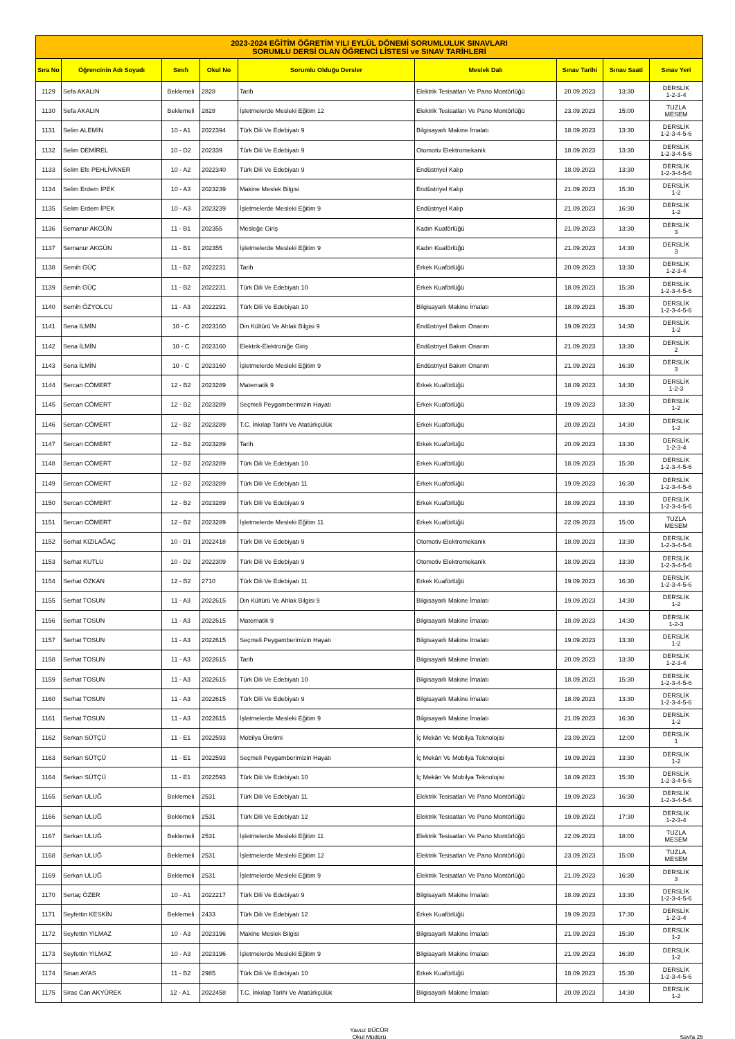| 2023-2024 EĞİTİM ÖĞRETİM YILI EYLÜL DÖNEMİ SORUMLULUK SINAVLARI SORUMLU DERSİ OLAN ÖĞRENCİ LİSTESİ ve SINAV TARİHLERİ | | | | | | | | |
| --- | --- | --- | --- | --- | --- | --- | --- | --- |
| Sıra No | Öğrencinin Adı Soyadı | Sınıfı | Okul No | Sorumlu Olduğu Dersler | Meslek Dalı | Sınav Tarihi | Sınav Saati | Sınav Yeri |
| 1129 | Sefa AKALIN | Beklemeli | 2828 | Tarih | Elektrik Tesisatları Ve Pano Montörlüğü | 20.09.2023 | 13:30 | DERSLİK 1-2-3-4 |
| 1130 | Sefa AKALIN | Beklemeli | 2828 | İşletmelerde Mesleki Eğitim 12 | Elektrik Tesisatları Ve Pano Montörlüğü | 23.09.2023 | 15:00 | TUZLA MESEM |
| 1131 | Selim ALEMİN | 10 - A1 | 2022394 | Türk Dili Ve Edebiyatı 9 | Bilgisayarlı Makine İmalatı | 18.09.2023 | 13:30 | DERSLİK 1-2-3-4-5-6 |
| 1132 | Selim DEMİREL | 10 - D2 | 202339 | Türk Dili Ve Edebiyatı 9 | Otomotiv Elektromekanik | 18.09.2023 | 13:30 | DERSLİK 1-2-3-4-5-6 |
| 1133 | Selim Efe PEHLİVANER | 10 - A2 | 2022340 | Türk Dili Ve Edebiyatı 9 | Endüstriyel Kalıp | 18.09.2023 | 13:30 | DERSLİK 1-2-3-4-5-6 |
| 1134 | Selim Erdem İPEK | 10 - A3 | 2023239 | Makine Meslek Bilgisi | Endüstriyel Kalıp | 21.09.2023 | 15:30 | DERSLİK 1-2 |
| 1135 | Selim Erdem İPEK | 10 - A3 | 2023239 | İşletmelerde Mesleki Eğitim 9 | Endüstriyel Kalıp | 21.09.2023 | 16:30 | DERSLİK 1-2 |
| 1136 | Semanur AKGÜN | 11 - B1 | 202355 | Mesleğe Giriş | Kadın Kuaförlüğü | 21.09.2023 | 13:30 | DERSLİK 3 |
| 1137 | Semanur AKGÜN | 11 - B1 | 202355 | İşletmelerde Mesleki Eğitim 9 | Kadın Kuaförlüğü | 21.09.2023 | 14:30 | DERSLİK 3 |
| 1138 | Semih GÜÇ | 11 - B2 | 2022231 | Tarih | Erkek Kuaförlüğü | 20.09.2023 | 13:30 | DERSLİK 1-2-3-4 |
| 1139 | Semih GÜÇ | 11 - B2 | 2022231 | Türk Dili Ve Edebiyatı 10 | Erkek Kuaförlüğü | 18.09.2023 | 15:30 | DERSLİK 1-2-3-4-5-6 |
| 1140 | Semih ÖZYOLCU | 11 - A3 | 2022291 | Türk Dili Ve Edebiyatı 10 | Bilgisayarlı Makine İmalatı | 18.09.2023 | 15:30 | DERSLİK 1-2-3-4-5-6 |
| 1141 | Sena İLMİN | 10 - C | 2023160 | Din Kültürü Ve Ahlak Bilgisi 9 | Endüstriyel Bakım Onarım | 19.09.2023 | 14:30 | DERSLİK 1-2 |
| 1142 | Sena İLMİN | 10 - C | 2023160 | Elektrik-Elektroniğe Giriş | Endüstriyel Bakım Onarım | 21.09.2023 | 13:30 | DERSLİK 2 |
| 1143 | Sena İLMİN | 10 - C | 2023160 | İşletmelerde Mesleki Eğitim 9 | Endüstriyel Bakım Onarım | 21.09.2023 | 16:30 | DERSLİK 3 |
| 1144 | Sercan CÖMERT | 12 - B2 | 2023289 | Matematik 9 | Erkek Kuaförlüğü | 18.09.2023 | 14:30 | DERSLİK 1-2-3 |
| 1145 | Sercan CÖMERT | 12 - B2 | 2023289 | Seçmeli Peygamberimizin Hayatı | Erkek Kuaförlüğü | 19.09.2023 | 13:30 | DERSLİK 1-2 |
| 1146 | Sercan CÖMERT | 12 - B2 | 2023289 | T.C. İnkılap Tarihi Ve Atatürkçülük | Erkek Kuaförlüğü | 20.09.2023 | 14:30 | DERSLİK 1-2 |
| 1147 | Sercan CÖMERT | 12 - B2 | 2023289 | Tarih | Erkek Kuaförlüğü | 20.09.2023 | 13:30 | DERSLİK 1-2-3-4 |
| 1148 | Sercan CÖMERT | 12 - B2 | 2023289 | Türk Dili Ve Edebiyatı 10 | Erkek Kuaförlüğü | 18.09.2023 | 15:30 | DERSLİK 1-2-3-4-5-6 |
| 1149 | Sercan CÖMERT | 12 - B2 | 2023289 | Türk Dili Ve Edebiyatı 11 | Erkek Kuaförlüğü | 19.09.2023 | 16:30 | DERSLİK 1-2-3-4-5-6 |
| 1150 | Sercan CÖMERT | 12 - B2 | 2023289 | Türk Dili Ve Edebiyatı 9 | Erkek Kuaförlüğü | 18.09.2023 | 13:30 | DERSLİK 1-2-3-4-5-6 |
| 1151 | Sercan CÖMERT | 12 - B2 | 2023289 | İşletmelerde Mesleki Eğitim 11 | Erkek Kuaförlüğü | 22.09.2023 | 15:00 | TUZLA MESEM |
| 1152 | Serhat KIZILAĞAÇ | 10 - D1 | 2022418 | Türk Dili Ve Edebiyatı 9 | Otomotiv Elektromekanik | 18.09.2023 | 13:30 | DERSLİK 1-2-3-4-5-6 |
| 1153 | Serhat KUTLU | 10 - D2 | 2022309 | Türk Dili Ve Edebiyatı 9 | Otomotiv Elektromekanik | 18.09.2023 | 13:30 | DERSLİK 1-2-3-4-5-6 |
| 1154 | Serhat ÖZKAN | 12 - B2 | 2710 | Türk Dili Ve Edebiyatı 11 | Erkek Kuaförlüğü | 19.09.2023 | 16:30 | DERSLİK 1-2-3-4-5-6 |
| 1155 | Serhat TOSUN | 11 - A3 | 2022615 | Din Kültürü Ve Ahlak Bilgisi 9 | Bilgisayarlı Makine İmalatı | 19.09.2023 | 14:30 | DERSLİK 1-2 |
| 1156 | Serhat TOSUN | 11 - A3 | 2022615 | Matematik 9 | Bilgisayarlı Makine İmalatı | 18.09.2023 | 14:30 | DERSLİK 1-2-3 |
| 1157 | Serhat TOSUN | 11 - A3 | 2022615 | Seçmeli Peygamberimizin Hayatı | Bilgisayarlı Makine İmalatı | 19.09.2023 | 13:30 | DERSLİK 1-2 |
| 1158 | Serhat TOSUN | 11 - A3 | 2022615 | Tarih | Bilgisayarlı Makine İmalatı | 20.09.2023 | 13:30 | DERSLİK 1-2-3-4 |
| 1159 | Serhat TOSUN | 11 - A3 | 2022615 | Türk Dili Ve Edebiyatı 10 | Bilgisayarlı Makine İmalatı | 18.09.2023 | 15:30 | DERSLİK 1-2-3-4-5-6 |
| 1160 | Serhat TOSUN | 11 - A3 | 2022615 | Türk Dili Ve Edebiyatı 9 | Bilgisayarlı Makine İmalatı | 18.09.2023 | 13:30 | DERSLİK 1-2-3-4-5-6 |
| 1161 | Serhat TOSUN | 11 - A3 | 2022615 | İşletmelerde Mesleki Eğitim 9 | Bilgisayarlı Makine İmalatı | 21.09.2023 | 16:30 | DERSLİK 1-2 |
| 1162 | Serkan SÜTÇÜ | 11 - E1 | 2022593 | Mobilya Üretimi | İç Mekân Ve Mobilya Teknolojisi | 23.09.2023 | 12:00 | DERSLİK 1 |
| 1163 | Serkan SÜTÇÜ | 11 - E1 | 2022593 | Seçmeli Peygamberimizin Hayatı | İç Mekân Ve Mobilya Teknolojisi | 19.09.2023 | 13:30 | DERSLİK 1-2 |
| 1164 | Serkan SÜTÇÜ | 11 - E1 | 2022593 | Türk Dili Ve Edebiyatı 10 | İç Mekân Ve Mobilya Teknolojisi | 18.09.2023 | 15:30 | DERSLİK 1-2-3-4-5-6 |
| 1165 | Serkan ULUĞ | Beklemeli | 2531 | Türk Dili Ve Edebiyatı 11 | Elektrik Tesisatları Ve Pano Montörlüğü | 19.09.2023 | 16:30 | DERSLİK 1-2-3-4-5-6 |
| 1166 | Serkan ULUĞ | Beklemeli | 2531 | Türk Dili Ve Edebiyatı 12 | Elektrik Tesisatları Ve Pano Montörlüğü | 19.09.2023 | 17:30 | DERSLİK 1-2-3-4 |
| 1167 | Serkan ULUĞ | Beklemeli | 2531 | İşletmelerde Mesleki Eğitim 11 | Elektrik Tesisatları Ve Pano Montörlüğü | 22.09.2023 | 18:00 | TUZLA MESEM |
| 1168 | Serkan ULUĞ | Beklemeli | 2531 | İşletmelerde Mesleki Eğitim 12 | Elektrik Tesisatları Ve Pano Montörlüğü | 23.09.2023 | 15:00 | TUZLA MESEM |
| 1169 | Serkan ULUĞ | Beklemeli | 2531 | İşletmelerde Mesleki Eğitim 9 | Elektrik Tesisatları Ve Pano Montörlüğü | 21.09.2023 | 16:30 | DERSLİK 3 |
| 1170 | Sertaç ÖZER | 10 - A1 | 2022217 | Türk Dili Ve Edebiyatı 9 | Bilgisayarlı Makine İmalatı | 18.09.2023 | 13:30 | DERSLİK 1-2-3-4-5-6 |
| 1171 | Seyfettin KESKİN | Beklemeli | 2433 | Türk Dili Ve Edebiyatı 12 | Erkek Kuaförlüğü | 19.09.2023 | 17:30 | DERSLİK 1-2-3-4 |
| 1172 | Seyfettin YILMAZ | 10 - A3 | 2023196 | Makine Meslek Bilgisi | Bilgisayarlı Makine İmalatı | 21.09.2023 | 15:30 | DERSLİK 1-2 |
| 1173 | Seyfettin YILMAZ | 10 - A3 | 2023196 | İşletmelerde Mesleki Eğitim 9 | Bilgisayarlı Makine İmalatı | 21.09.2023 | 16:30 | DERSLİK 1-2 |
| 1174 | Sinan AYAS | 11 - B2 | 2985 | Türk Dili Ve Edebiyatı 10 | Erkek Kuaförlüğü | 18.09.2023 | 15:30 | DERSLİK 1-2-3-4-5-6 |
| 1175 | Sirac Can AKYÜREK | 12 - A1. | 2022458 | T.C. İnkılap Tarihi Ve Atatürkçülük | Bilgisayarlı Makine İmalatı | 20.09.2023 | 14:30 | DERSLİK 1-2 |
Yavuz BÜCÜR
Okul Müdürü
Sayfa 25